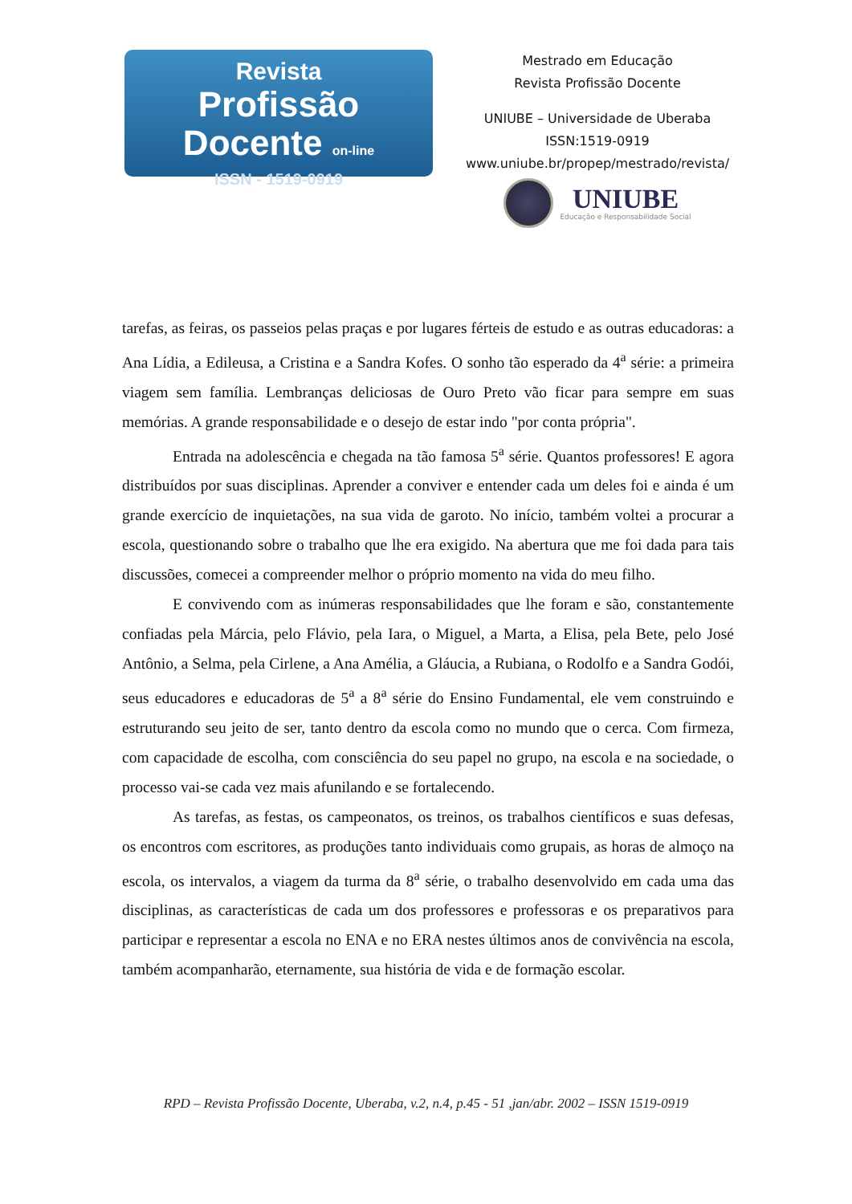Revista
Profissão Docente on-line
ISSN - 1519-0919
Mestrado em Educação
Revista Profissão Docente
UNIUBE – Universidade de Uberaba
ISSN:1519-0919
www.uniube.br/propep/mestrado/revista/
UNIUBE
Educação e Responsabilidade Social
tarefas, as feiras, os passeios pelas praças e por lugares férteis de estudo e as outras educadoras: a Ana Lídia, a Edileusa, a Cristina e a Sandra Kofes. O sonho tão esperado da 4<sup>a</sup> série: a primeira viagem sem família. Lembranças deliciosas de Ouro Preto vão ficar para sempre em suas memórias. A grande responsabilidade e o desejo de estar indo "por conta própria".
Entrada na adolescência e chegada na tão famosa 5<sup>a</sup> série. Quantos professores! E agora distribuídos por suas disciplinas. Aprender a conviver e entender cada um deles foi e ainda é um grande exercício de inquietações, na sua vida de garoto. No início, também voltei a procurar a escola, questionando sobre o trabalho que lhe era exigido. Na abertura que me foi dada para tais discussões, comecei a compreender melhor o próprio momento na vida do meu filho.
E convivendo com as inúmeras responsabilidades que lhe foram e são, constantemente confiadas pela Márcia, pelo Flávio, pela Iara, o Miguel, a Marta, a Elisa, pela Bete, pelo José Antônio, a Selma, pela Cirlene, a Ana Amélia, a Gláucia, a Rubiana, o Rodolfo e a Sandra Godói, seus educadores e educadoras de 5<sup>a</sup> a 8<sup>a</sup> série do Ensino Fundamental, ele vem construindo e estruturando seu jeito de ser, tanto dentro da escola como no mundo que o cerca. Com firmeza, com capacidade de escolha, com consciência do seu papel no grupo, na escola e na sociedade, o processo vai-se cada vez mais afunilando e se fortalecendo.
As tarefas, as festas, os campeonatos, os treinos, os trabalhos científicos e suas defesas, os encontros com escritores, as produções tanto individuais como grupais, as horas de almoço na escola, os intervalos, a viagem da turma da 8<sup>a</sup> série, o trabalho desenvolvido em cada uma das disciplinas, as características de cada um dos professores e professoras e os preparativos para participar e representar a escola no ENA e no ERA nestes últimos anos de convivência na escola, também acompanharão, eternamente, sua história de vida e de formação escolar.
RPD – Revista Profissão Docente, Uberaba, v.2, n.4, p.45 - 51 ,jan/abr. 2002 – ISSN 1519-0919